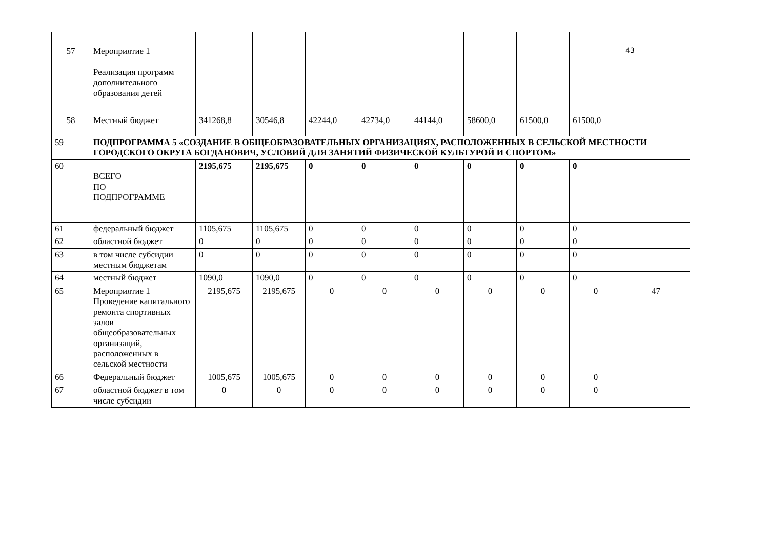| 57 | Мероприятие 1 Реализация программ дополнительного образования детей | | | | | | | | | 43 |
| 58 | Местный бюджет | 341268,8 | 30546,8 | 42244,0 | 42734,0 | 44144,0 | 58600,0 | 61500,0 | 61500,0 | |
| 59 | ПОДПРОГРАММА 5 «СОЗДАНИЕ В ОБЩЕОБРАЗОВАТЕЛЬНЫХ ОРГАНИЗАЦИЯХ, РАСПОЛОЖЕННЫХ В СЕЛЬСКОЙ МЕСТНОСТИ ГОРОДСКОГО ОКРУГА БОГДАНОВИЧ, УСЛОВИЙ ДЛЯ ЗАНЯТИЙ ФИЗИЧЕСКОЙ КУЛЬТУРОЙ И СПОРТОМ» | | | | | | | | | |
| 60 | ВСЕГО ПО ПОДПРОГРАММЕ | 2195,675 | 2195,675 | 0 | 0 | 0 | 0 | 0 | 0 | |
| 61 | федеральный бюджет | 1105,675 | 1105,675 | 0 | 0 | 0 | 0 | 0 | 0 | |
| 62 | областной бюджет | 0 | 0 | 0 | 0 | 0 | 0 | 0 | 0 | |
| 63 | в том числе субсидии местным бюджетам | 0 | 0 | 0 | 0 | 0 | 0 | 0 | 0 | |
| 64 | местный бюджет | 1090,0 | 1090,0 | 0 | 0 | 0 | 0 | 0 | 0 | |
| 65 | Мероприятие 1 Проведение капитального ремонта спортивных залов общеобразовательных организаций, расположенных в сельской местности | 2195,675 | 2195,675 | 0 | 0 | 0 | 0 | 0 | 0 | 47 |
| 66 | Федеральный бюджет | 1005,675 | 1005,675 | 0 | 0 | 0 | 0 | 0 | 0 | |
| 67 | областной бюджет в том числе субсидии | 0 | 0 | 0 | 0 | 0 | 0 | 0 | 0 | |